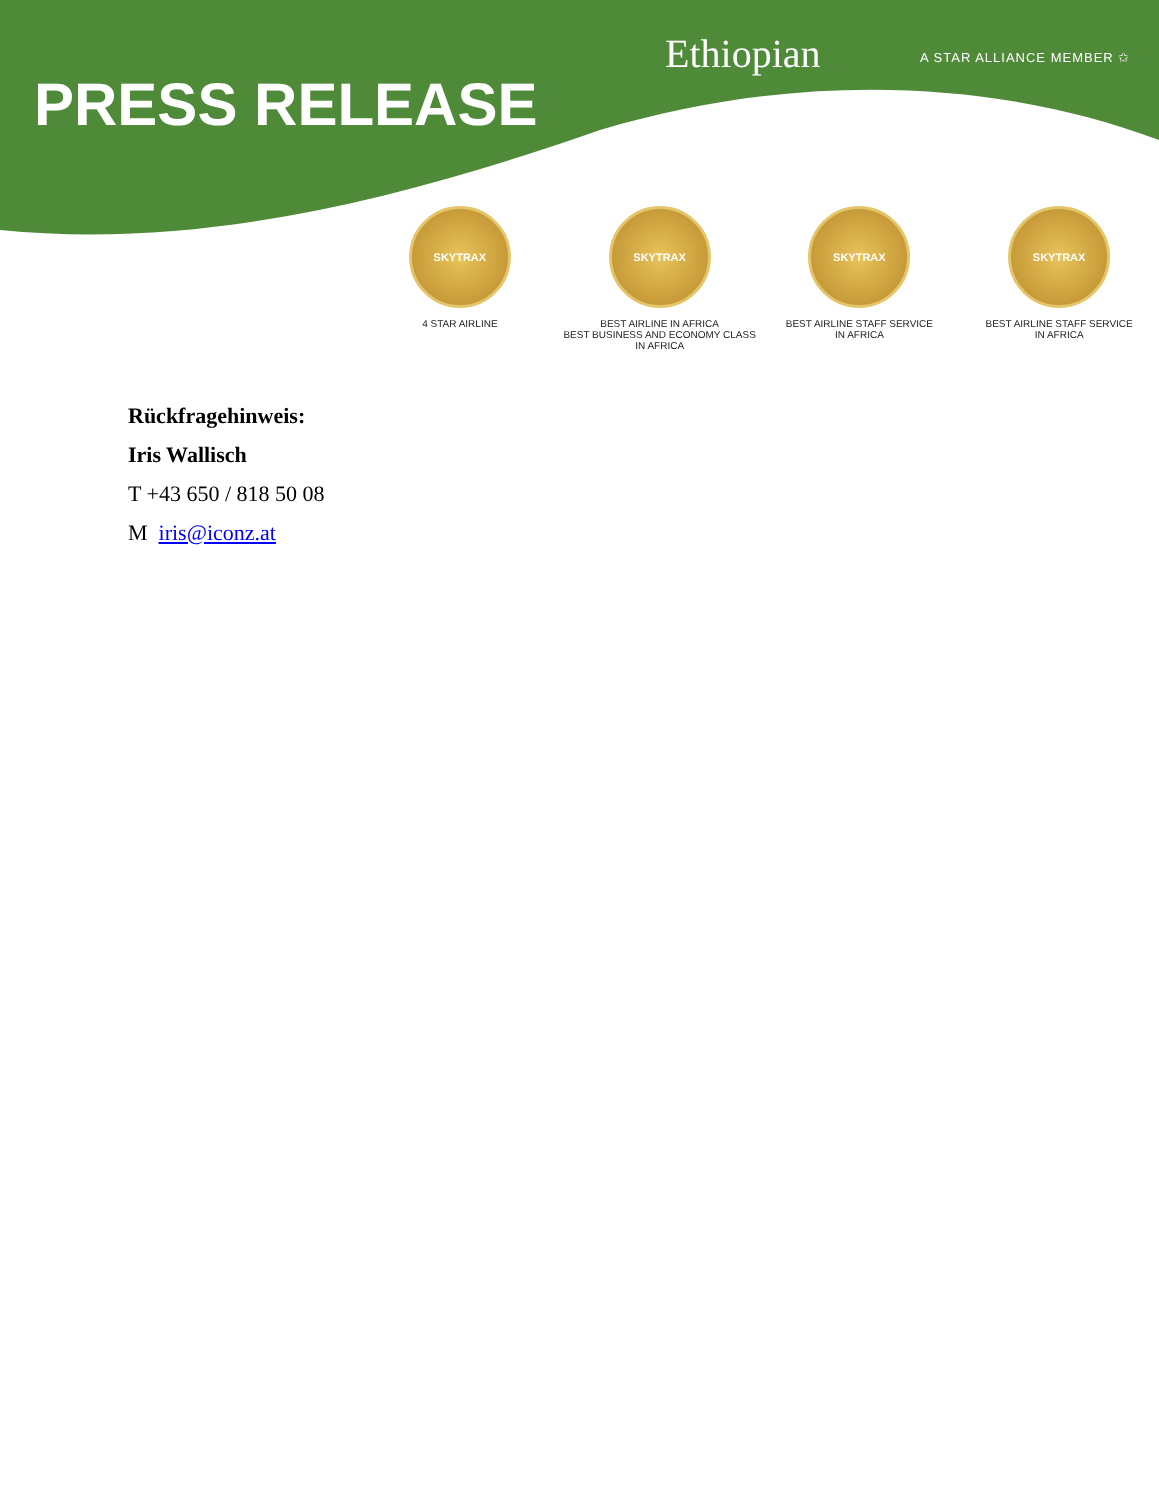PRESS RELEASE
Ethiopian A STAR ALLIANCE MEMBER ✩
SKYTRAX
4 STAR AIRLINE
SKYTRAX
BEST AIRLINE IN AFRICA
BEST BUSINESS AND ECONOMY CLASS IN AFRICA
SKYTRAX
BEST AIRLINE STAFF SERVICE
IN AFRICA
SKYTRAX
BEST AIRLINE STAFF SERVICE
IN AFRICA
Rückfragehinweis:
Iris Wallisch
T +43 650 / 818 50 08
M iris@iconz.at